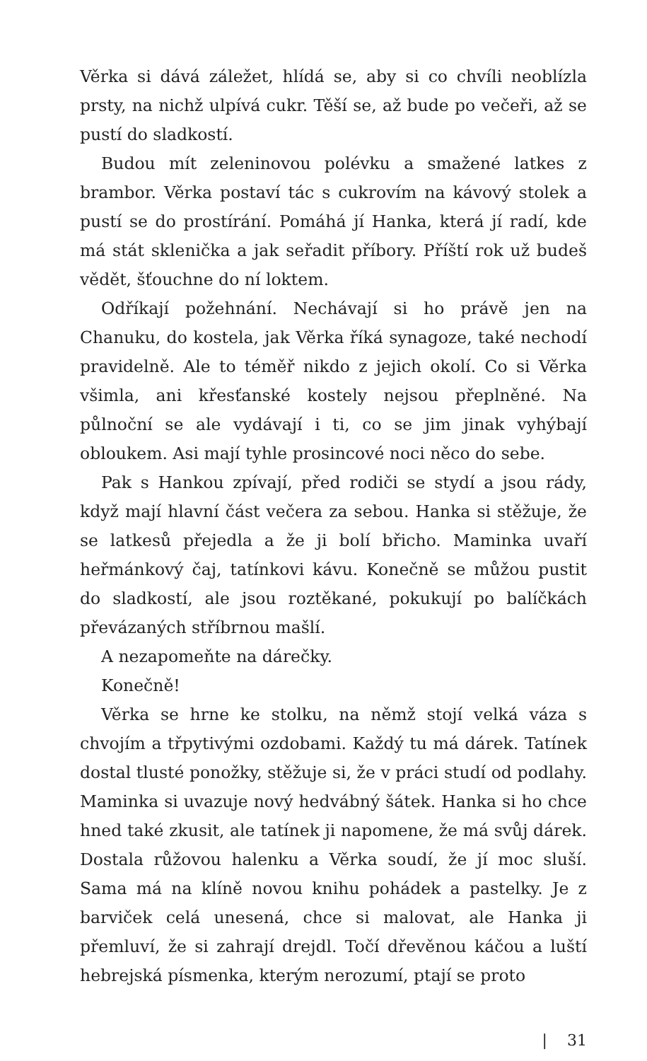Věrka si dává záležet, hlídá se, aby si co chvíli neoblízla prsty, na nichž ulpívá cukr. Těší se, až bude po večeři, až se pustí do sladkostí.
Budou mít zeleninovou polévku a smažené latkes z brambor. Věrka postaví tác s cukrovím na kávový stolek a pustí se do prostírání. Pomáhá jí Hanka, která jí radí, kde má stát sklenička a jak seřadit příbory. Příští rok už budeš vědět, šťouchne do ní loktem.
Odříkají požehnání. Nechávají si ho právě jen na Chanuku, do kostela, jak Věrka říká synagoze, také nechodí pravidelně. Ale to téměř nikdo z jejich okolí. Co si Věrka všimla, ani křesťanské kostely nejsou přeplněné. Na půlnoční se ale vydávají i ti, co se jim jinak vyhýbají obloukem. Asi mají tyhle prosincové noci něco do sebe.
Pak s Hankou zpívají, před rodiči se stydí a jsou rády, když mají hlavní část večera za sebou. Hanka si stěžuje, že se latkesů přejedla a že ji bolí břicho. Maminka uvaří heřmánkový čaj, tatínkovi kávu. Konečně se můžou pustit do sladkostí, ale jsou roztěkané, pokukují po balíčkách převázaných stříbrnou mašlí.
A nezapomeňte na dárečky.
Konečně!
Věrka se hrne ke stolku, na němž stojí velká váza s chvojím a třpytivými ozdobami. Každý tu má dárek. Tatínek dostal tlusté ponožky, stěžuje si, že v práci studí od podlahy. Maminka si uvazuje nový hedvábný šátek. Hanka si ho chce hned také zkusit, ale tatínek ji napomene, že má svůj dárek. Dostala růžovou halenku a Věrka soudí, že jí moc sluší. Sama má na klíně novou knihu pohádek a pastelky. Je z barviček celá unesená, chce si malovat, ale Hanka ji přemluví, že si zahrají drejdl. Točí dřevěnou káčou a luští hebrejská písmenka, kterým nerozumí, ptají se proto
| 31